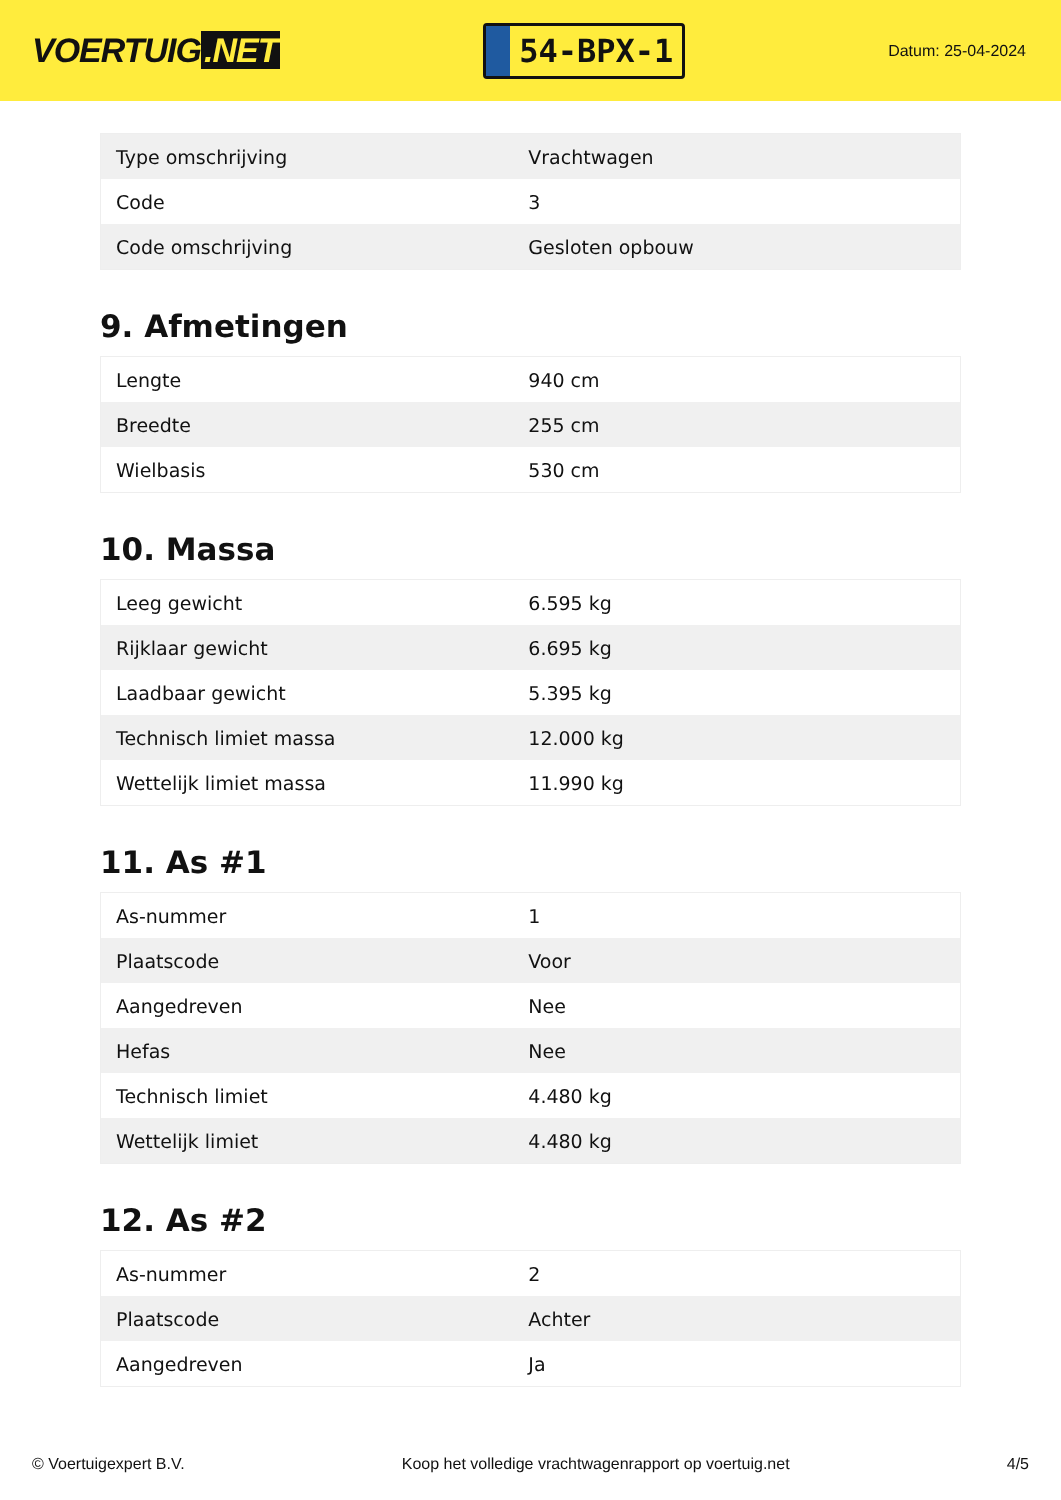VOERTUIG.NET
54-BPX-1
Datum: 25-04-2024
| Type omschrijving | Vrachtwagen |
| Code | 3 |
| Code omschrijving | Gesloten opbouw |
9. Afmetingen
| Lengte | 940 cm |
| Breedte | 255 cm |
| Wielbasis | 530 cm |
10. Massa
| Leeg gewicht | 6.595 kg |
| Rijklaar gewicht | 6.695 kg |
| Laadbaar gewicht | 5.395 kg |
| Technisch limiet massa | 12.000 kg |
| Wettelijk limiet massa | 11.990 kg |
11. As #1
| As-nummer | 1 |
| Plaatscode | Voor |
| Aangedreven | Nee |
| Hefas | Nee |
| Technisch limiet | 4.480 kg |
| Wettelijk limiet | 4.480 kg |
12. As #2
| As-nummer | 2 |
| Plaatscode | Achter |
| Aangedreven | Ja |
© Voertuigexpert B.V. Koop het volledige vrachtwagenrapport op voertuig.net 4/5